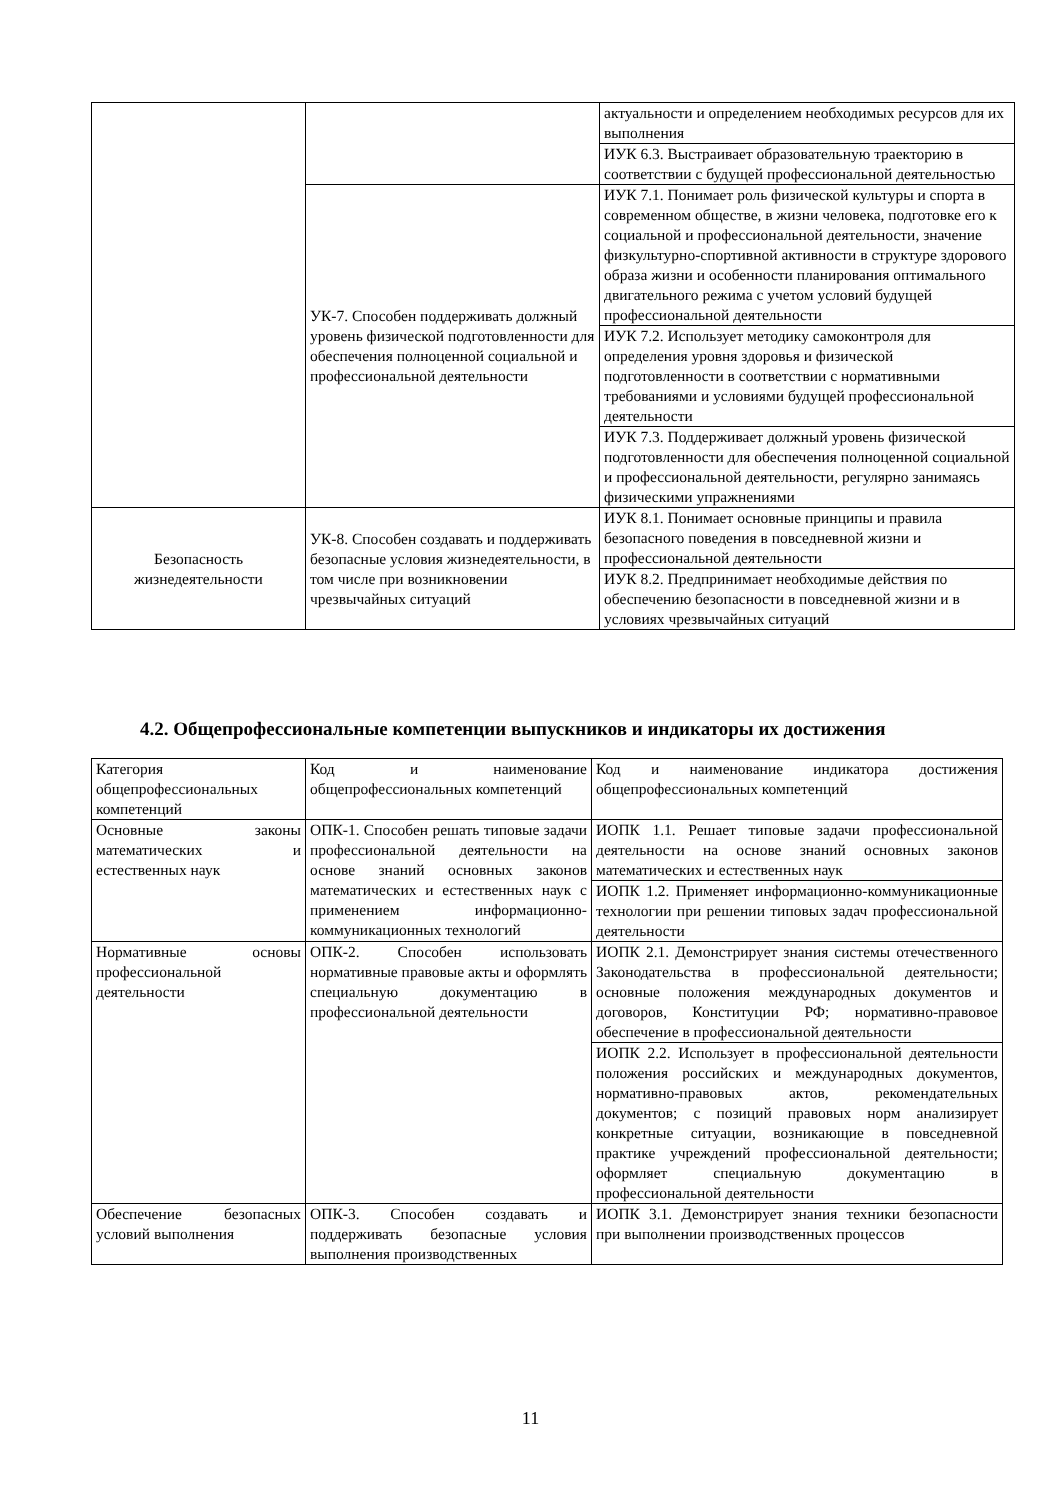| | | актуальности и определением необходимых ресурсов для их выполнения |
| | | ИУК 6.3. Выстраивает образовательную траекторию в соответствии с будущей профессиональной деятельностью |
| | УК-7. Способен поддерживать должный уровень физической подготовленности для обеспечения полноценной социальной и профессиональной деятельности | ИУК 7.1. Понимает роль физической культуры и спорта в современном обществе, в жизни человека, подготовке его к социальной и профессиональной деятельности, значение физкультурно-спортивной активности в структуре здорового образа жизни и особенности планирования оптимального двигательного режима с учетом условий будущей профессиональной деятельности |
| | | ИУК 7.2. Использует методику самоконтроля для определения уровня здоровья и физической подготовленности в соответствии с нормативными требованиями и условиями будущей профессиональной деятельности |
| | | ИУК 7.3. Поддерживает должный уровень физической подготовленности для обеспечения полноценной социальной и профессиональной деятельности, регулярно занимаясь физическими упражнениями |
| Безопасность жизнедеятельности | УК-8. Способен создавать и поддерживать безопасные условия жизнедеятельности, в том числе при возникновении чрезвычайных ситуаций | ИУК 8.1. Понимает основные принципы и правила безопасного поведения в повседневной жизни и профессиональной деятельности |
| | | ИУК 8.2. Предпринимает необходимые действия по обеспечению безопасности в повседневной жизни и в условиях чрезвычайных ситуаций |
4.2. Общепрофессиональные компетенции выпускников и индикаторы их достижения
| Категория общепрофессиональных компетенций | Код и наименование общепрофессиональных компетенций | Код и наименование индикатора достижения общепрофессиональных компетенций |
| Основные законы математических и естественных наук | ОПК-1. Способен решать типовые задачи профессиональной деятельности на основе знаний основных законов математических и естественных наук с применением информационно-коммуникационных технологий | ИОПК 1.1. Решает типовые задачи профессиональной деятельности на основе знаний основных законов математических и естественных наук |
| | | ИОПК 1.2. Применяет информационно-коммуникационные технологии при решении типовых задач профессиональной деятельности |
| Нормативные основы профессиональной деятельности | ОПК-2. Способен использовать нормативные правовые акты и оформлять специальную документацию в профессиональной деятельности | ИОПК 2.1. Демонстрирует знания системы отечественного Законодательства в профессиональной деятельности; основные положения международных документов и договоров, Конституции РФ; нормативно-правовое обеспечение в профессиональной деятельности |
| | | ИОПК 2.2. Использует в профессиональной деятельности положения российских и международных документов, нормативно-правовых актов, рекомендательных документов; с позиций правовых норм анализирует конкретные ситуации, возникающие в повседневной практике учреждений профессиональной деятельности; оформляет специальную документацию в профессиональной деятельности |
| Обеспечение безопасных условий выполнения | ОПК-3. Способен создавать и поддерживать безопасные условия выполнения производственных | ИОПК 3.1. Демонстрирует знания техники безопасности при выполнении производственных процессов |
11